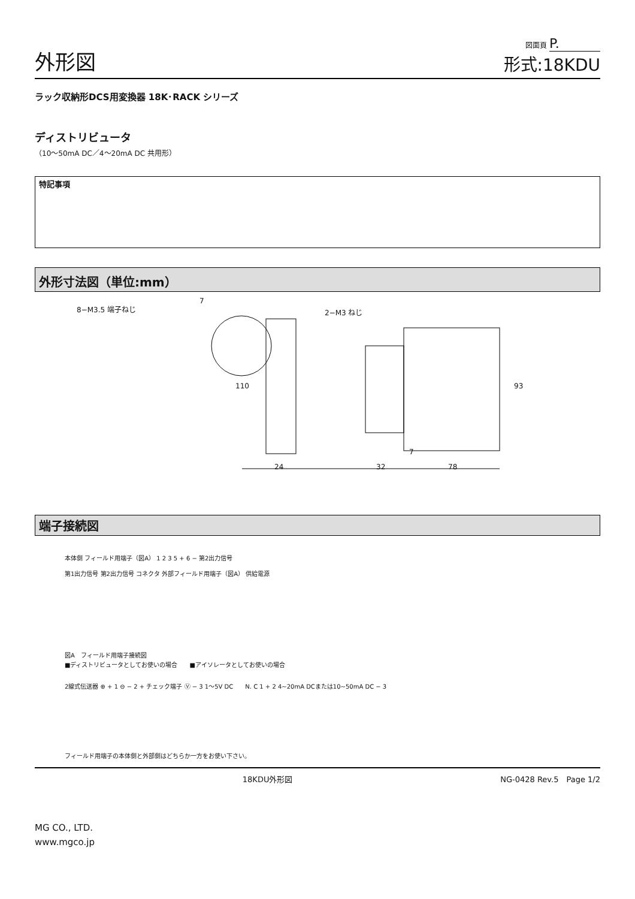外形図
図面頁 P.
形式:18KDU
ラック収納形DCS用変換器 18K･RACK シリーズ
ディストリビュータ
（10～50mA DC／4～20mA DC 共用形）
特記事項
外形寸法図（単位:mm）
8−M3.5 端子ねじ
7
2−M3 ねじ
110 93
24 32 78
7
端子接続図
本体側 フィールド用端子（図A） 1 2 3 5 + 6 − 第2出力信号
第1出力信号 第2出力信号 コネクタ 外部フィールド用端子（図A） 供給電源
図A　フィールド用端子接続図
■ディストリビュータとしてお使いの場合　　■アイソレータとしてお使いの場合
2線式伝送器 ⊕ + 1 ⊖ − 2 + チェック端子 Ⓥ − 3 1～5V DC　　N. C 1 + 2 4~20mA DCまたは10~50mA DC − 3
フィールド用端子の本体側と外部側はどちらか一方をお使い下さい。
18KDU外形図 NG-0428 Rev.5　Page 1/2
MG CO., LTD.
www.mgco.jp